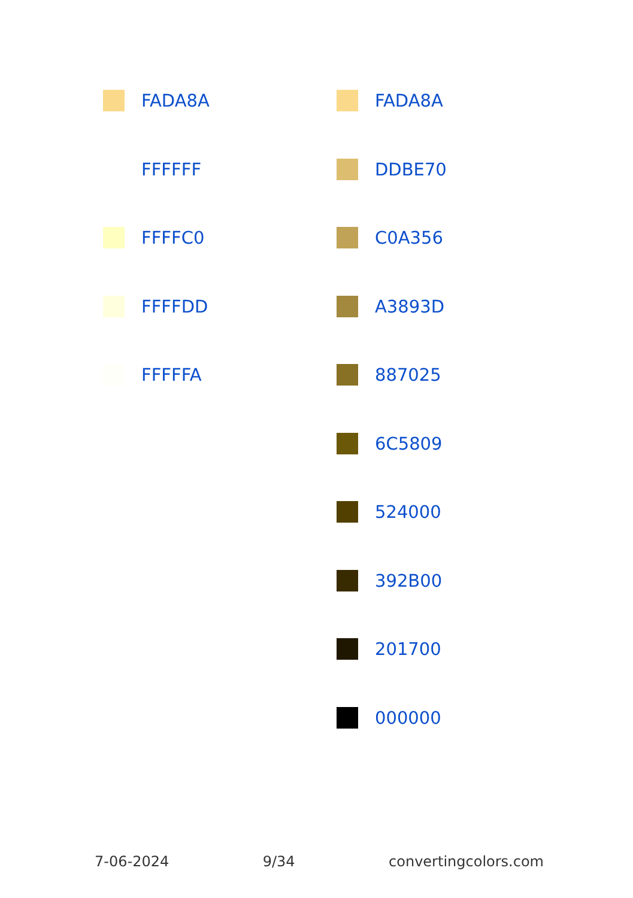FADA8A
FFFFFF
FFFFC0
FFFFDD
FFFFFA
FADA8A
DDBE70
C0A356
A3893D
887025
6C5809
524000
392B00
201700
000000
7-06-2024 9/34 convertingcolors.com